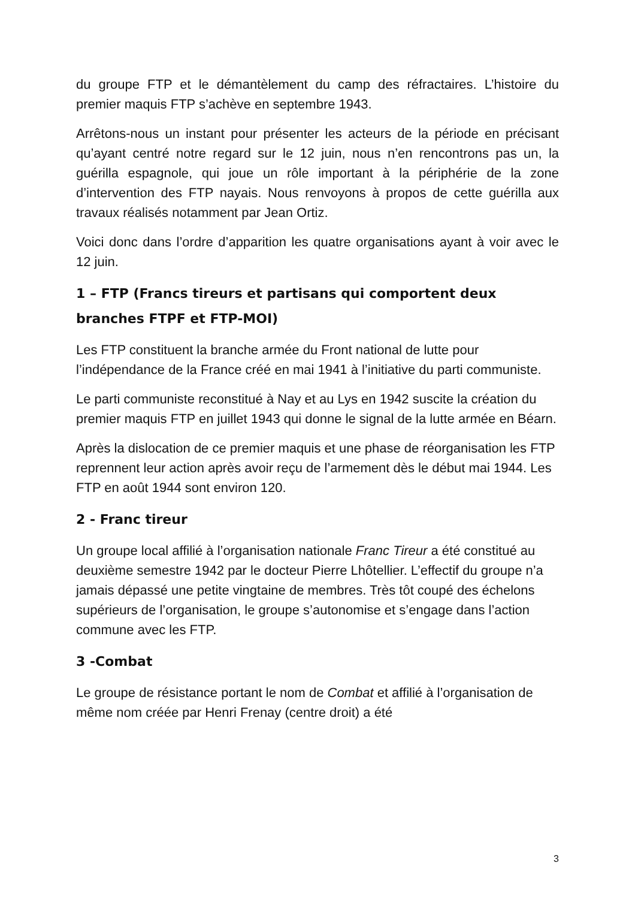du groupe FTP et le démantèlement du camp des réfractaires. L’histoire du premier maquis FTP s’achève en septembre 1943.
Arrêtons-nous un instant pour présenter les acteurs de la période en précisant qu’ayant centré notre regard sur le 12 juin, nous n’en rencontrons pas un, la guérilla espagnole, qui joue un rôle important à la périphérie de la zone d’intervention des FTP nayais. Nous renvoyons à propos de cette guérilla aux travaux réalisés notamment par Jean Ortiz.
Voici donc dans l’ordre d’apparition les quatre organisations ayant à voir avec le 12 juin.
1 – FTP (Francs tireurs et partisans qui comportent deux branches FTPF et FTP-MOI)
Les FTP constituent la branche armée du Front national de lutte pour l’indépendance de la France créé en mai 1941 à l’initiative du parti communiste.
Le parti communiste reconstitué à Nay et au Lys en 1942 suscite la création du premier maquis FTP en juillet 1943 qui donne le signal de la lutte armée en Béarn.
Après la dislocation de ce premier maquis et une phase de réorganisation les FTP reprennent leur action après avoir reçu de l’armement dès le début mai 1944. Les FTP en août 1944 sont environ 120.
2 - Franc tireur
Un groupe local affilié à l’organisation nationale Franc Tireur a été constitué au deuxième semestre 1942 par le docteur Pierre Lhôtellier. L’effectif du groupe n’a jamais dépassé une petite vingtaine de membres. Très tôt coupé des échelons supérieurs de l’organisation, le groupe s’autonomise et s’engage dans l’action commune avec les FTP.
3 -Combat
Le groupe de résistance portant le nom de Combat et affilié à l’organisation de même nom créée par Henri Frenay (centre droit) a été
3